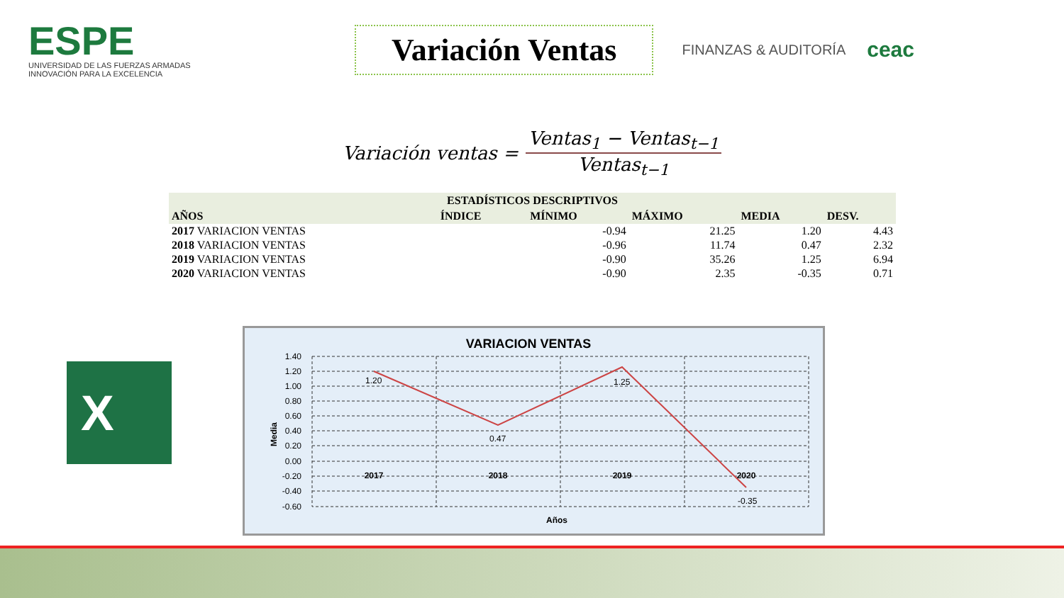ESPE
UNIVERSIDAD DE LAS FUERZAS ARMADAS
INNOVACIÓN PARA LA EXCELENCIA
Variación Ventas
FINANZAS & AUDITORÍA
ceac
Variación ventas = Ventas<sub>1</sub> − Ventas<sub>t−1</sub> Ventas<sub>t−1</sub>
| ESTADÍSTICOS DESCRIPTIVOS | | | | | |
| --- | --- | --- | --- | --- | --- |
| AÑOS | ÍNDICE | MÍNIMO | MÁXIMO | MEDIA | DESV. |
| 2017 VARIACION VENTAS | | -0.94 | 21.25 | 1.20 | 4.43 |
| 2018 VARIACION VENTAS | | -0.96 | 11.74 | 0.47 | 2.32 |
| 2019 VARIACION VENTAS | | -0.90 | 35.26 | 1.25 | 6.94 |
| 2020 VARIACION VENTAS | | -0.90 | 2.35 | -0.35 | 0.71 |
X
VARIACION VENTAS
1.40
1.20
1.00
0.80
0.60
0.40
0.20
0.00
-0.20
-0.40
-0.60
1.20
0.47
1.25
-0.35
2017
2018
2019
2020
Años
Media